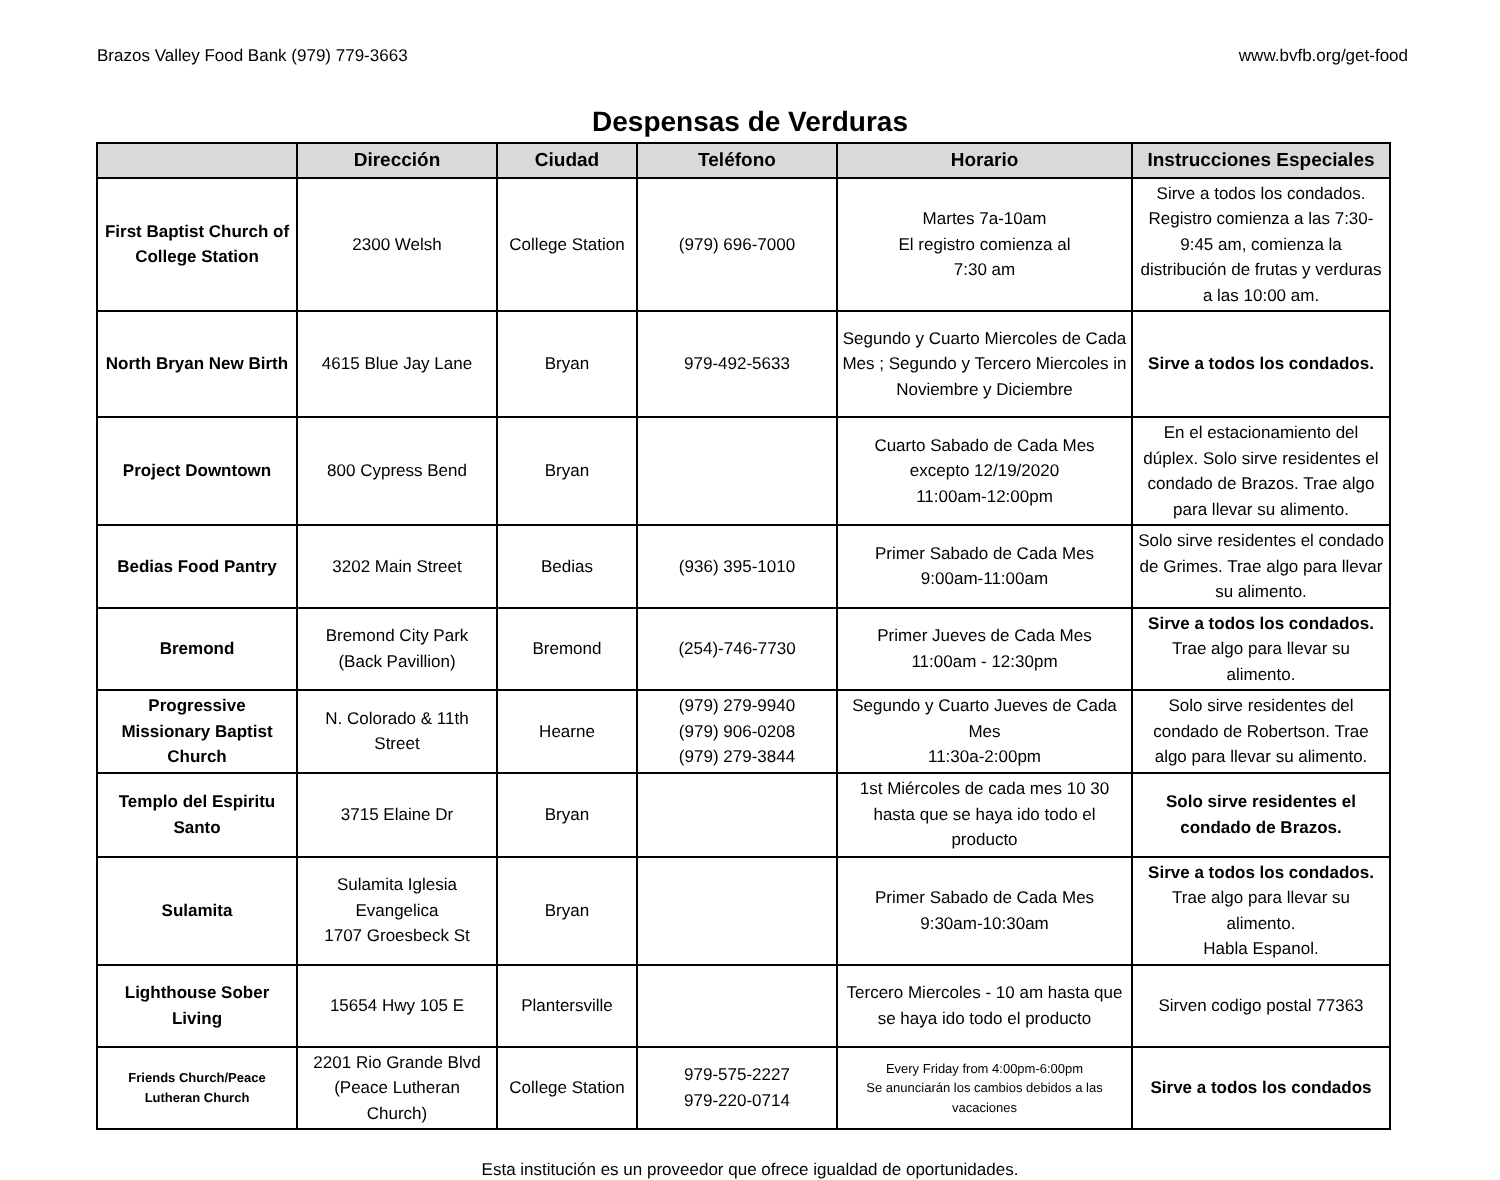Brazos Valley Food Bank (979) 779-3663 www.bvfb.org/get-food
Despensas de Verduras
| | Dirección | Ciudad | Teléfono | Horario | Instrucciones Especiales |
| --- | --- | --- | --- | --- | --- |
| First Baptist Church of College Station | 2300 Welsh | College Station | (979) 696-7000 | Martes 7a-10am El registro comienza al 7:30 am | Sirve a todos los condados. Registro comienza a las 7:30-9:45 am, comienza la distribución de frutas y verduras a las 10:00 am. |
| North Bryan New Birth | 4615 Blue Jay Lane | Bryan | 979-492-5633 | Segundo y Cuarto Miercoles de Cada Mes ; Segundo y Tercero Miercoles in Noviembre y Diciembre | Sirve a todos los condados. |
| Project Downtown | 800 Cypress Bend | Bryan | | Cuarto Sabado de Cada Mes excepto 12/19/2020 11:00am-12:00pm | En el estacionamiento del dúplex. Solo sirve residentes el condado de Brazos. Trae algo para llevar su alimento. |
| Bedias Food Pantry | 3202 Main Street | Bedias | (936) 395-1010 | Primer Sabado de Cada Mes 9:00am-11:00am | Solo sirve residentes el condado de Grimes. Trae algo para llevar su alimento. |
| Bremond | Bremond City Park (Back Pavillion) | Bremond | (254)-746-7730 | Primer Jueves de Cada Mes 11:00am - 12:30pm | Sirve a todos los condados. Trae algo para llevar su alimento. |
| Progressive Missionary Baptist Church | N. Colorado & 11th Street | Hearne | (979) 279-9940 (979) 906-0208 (979) 279-3844 | Segundo y Cuarto Jueves de Cada Mes 11:30a-2:00pm | Solo sirve residentes del condado de Robertson. Trae algo para llevar su alimento. |
| Templo del Espiritu Santo | 3715 Elaine Dr | Bryan | | 1st Miércoles de cada mes 10 30 hasta que se haya ido todo el producto | Solo sirve residentes el condado de Brazos. |
| Sulamita | Sulamita Iglesia Evangelica 1707 Groesbeck St | Bryan | | Primer Sabado de Cada Mes 9:30am-10:30am | Sirve a todos los condados. Trae algo para llevar su alimento. Habla Espanol. |
| Lighthouse Sober Living | 15654 Hwy 105 E | Plantersville | | Tercero Miercoles - 10 am hasta que se haya ido todo el producto | Sirven codigo postal 77363 |
| Friends Church/Peace Lutheran Church | 2201 Rio Grande Blvd (Peace Lutheran Church) | College Station | 979-575-2227 979-220-0714 | Every Friday from 4:00pm-6:00pm Se anunciarán los cambios debidos a las vacaciones | Sirve a todos los condados |
Esta institución es un proveedor que ofrece igualdad de oportunidades.